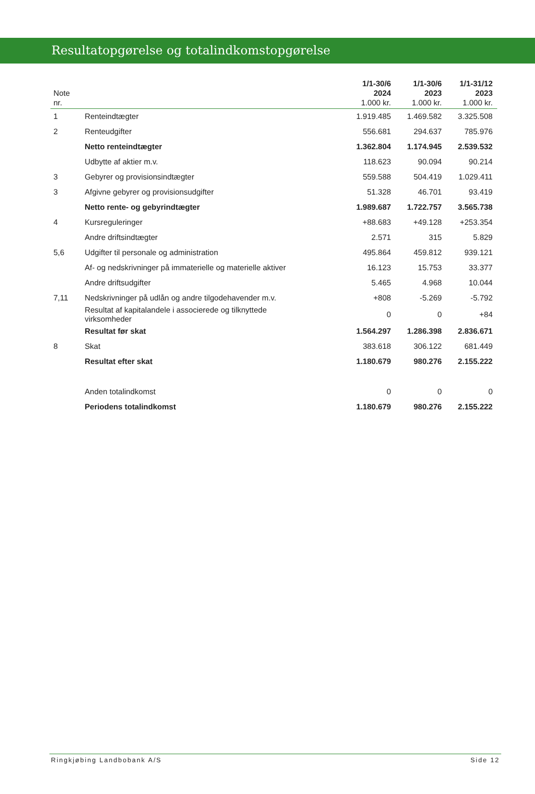Resultatopgørelse og totalindkomstopgørelse
| Note nr. | | 1/1-30/6 2024 1.000 kr. | 1/1-30/6 2023 1.000 kr. | 1/1-31/12 2023 1.000 kr. |
| --- | --- | --- | --- | --- |
| 1 | Renteindtægter | 1.919.485 | 1.469.582 | 3.325.508 |
| 2 | Renteudgifter | 556.681 | 294.637 | 785.976 |
| | Netto renteindtægter | 1.362.804 | 1.174.945 | 2.539.532 |
| | Udbytte af aktier m.v. | 118.623 | 90.094 | 90.214 |
| 3 | Gebyrer og provisionsindtægter | 559.588 | 504.419 | 1.029.411 |
| 3 | Afgivne gebyrer og provisionsudgifter | 51.328 | 46.701 | 93.419 |
| | Netto rente- og gebyrindtægter | 1.989.687 | 1.722.757 | 3.565.738 |
| 4 | Kursreguleringer | +88.683 | +49.128 | +253.354 |
| | Andre driftsindtægter | 2.571 | 315 | 5.829 |
| 5,6 | Udgifter til personale og administration | 495.864 | 459.812 | 939.121 |
| | Af- og nedskrivninger på immaterielle og materielle aktiver | 16.123 | 15.753 | 33.377 |
| | Andre driftsudgifter | 5.465 | 4.968 | 10.044 |
| 7,11 | Nedskrivninger på udlån og andre tilgodehavender m.v. | +808 | -5.269 | -5.792 |
| | Resultat af kapitalandele i associerede og tilknyttede virksomheder | 0 | 0 | +84 |
| | Resultat før skat | 1.564.297 | 1.286.398 | 2.836.671 |
| 8 | Skat | 383.618 | 306.122 | 681.449 |
| | Resultat efter skat | 1.180.679 | 980.276 | 2.155.222 |
| | Anden totalindkomst | 0 | 0 | 0 |
| | Periodens totalindkomst | 1.180.679 | 980.276 | 2.155.222 |
Ringkjøbing Landbobank A/S Side 12